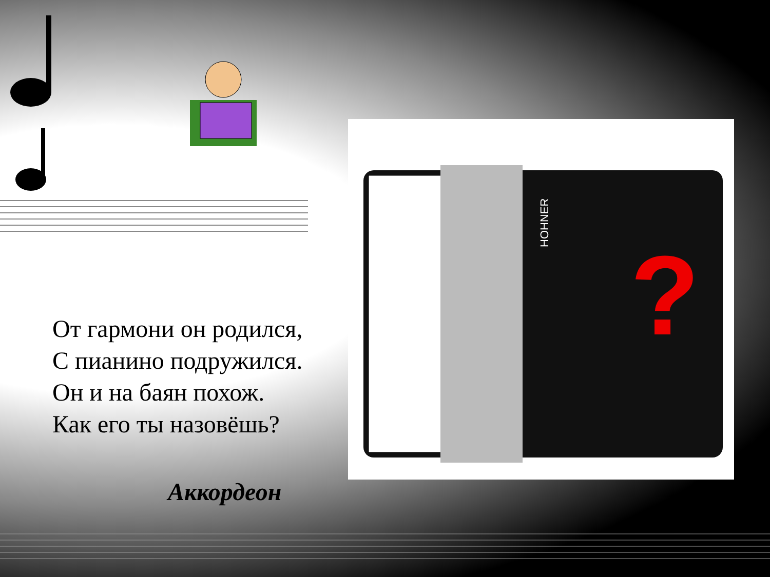HOHNER
?
От гармони он родился,
С пианино подружился.
Он и на баян похож.
Как его ты назовёшь?
Аккордеон